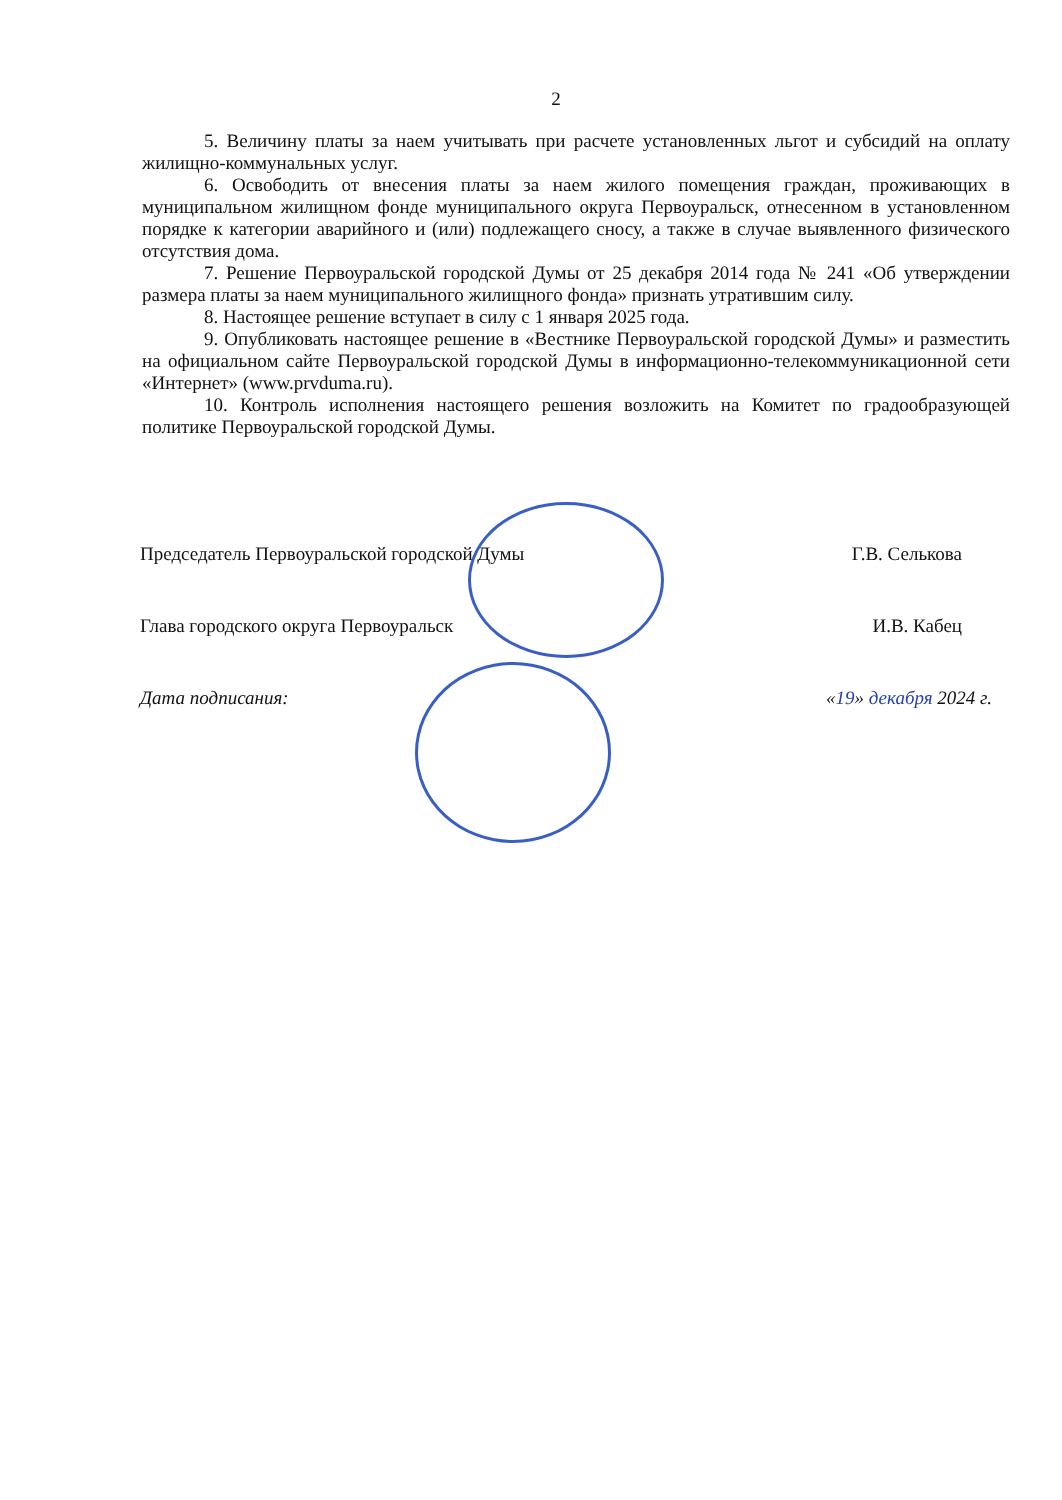2
5. Величину платы за наем учитывать при расчете установленных льгот и субсидий на оплату жилищно-коммунальных услуг.
6. Освободить от внесения платы за наем жилого помещения граждан, проживающих в муниципальном жилищном фонде муниципального округа Первоуральск, отнесенном в установленном порядке к категории аварийного и (или) подлежащего сносу, а также в случае выявленного физического отсутствия дома.
7. Решение Первоуральской городской Думы от 25 декабря 2014 года № 241 «Об утверждении размера платы за наем муниципального жилищного фонда» признать утратившим силу.
8. Настоящее решение вступает в силу с 1 января 2025 года.
9. Опубликовать настоящее решение в «Вестнике Первоуральской городской Думы» и разместить на официальном сайте Первоуральской городской Думы в информационно-телекоммуникационной сети «Интернет» (www.prvduma.ru).
10. Контроль исполнения настоящего решения возложить на Комитет по градообразующей политике Первоуральской городской Думы.
Председатель Первоуральской городской Думы Г.В. Селькова
Глава городского округа Первоуральск И.В. Кабец
Дата подписания: «19» декабря 2024 г.